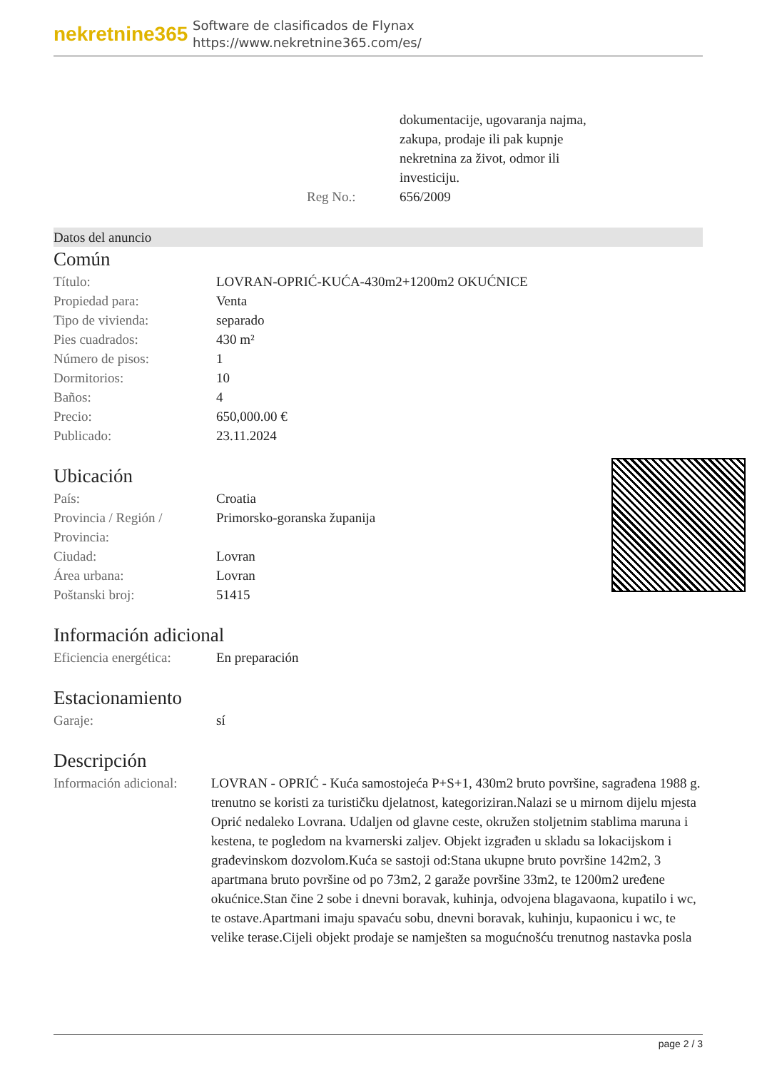nekretnine365
Software de clasificados de Flynax
https://www.nekretnine365.com/es/
| | dokumentacije, ugovaranja najma, zakupa, prodaje ili pak kupnje nekretnina za život, odmor ili investiciju. |
| Reg No.: | 656/2009 |
Datos del anuncio
Común
| Título: | LOVRAN-OPRIĆ-KUĆA-430m2+1200m2 OKUĆNICE |
| Propiedad para: | Venta |
| Tipo de vivienda: | separado |
| Pies cuadrados: | 430 m² |
| Número de pisos: | 1 |
| Dormitorios: | 10 |
| Baños: | 4 |
| Precio: | 650,000.00 € |
| Publicado: | 23.11.2024 |
Ubicación
| País: | Croatia |
| Provincia / Región / Provincia: | Primorsko-goranska županija |
| Ciudad: | Lovran |
| Área urbana: | Lovran |
| Poštanski broj: | 51415 |
Información adicional
| Eficiencia energética: | En preparación |
Estacionamiento
| Garaje: | sí |
Descripción
| Información adicional: | LOVRAN - OPRIĆ - Kuća samostojeća P+S+1, 430m2 bruto površine, sagrađena 1988 g. trenutno se koristi za turističku djelatnost, kategoriziran.Nalazi se u mirnom dijelu mjesta Oprić nedaleko Lovrana. Udaljen od glavne ceste, okružen stoljetnim stablima maruna i kestena, te pogledom na kvarnerski zaljev. Objekt izgrađen u skladu sa lokacijskom i građevinskom dozvolom.Kuća se sastoji od:Stana ukupne bruto površine 142m2, 3 apartmana bruto površine od po 73m2, 2 garaže površine 33m2, te 1200m2 uređene okućnice.Stan čine 2 sobe i dnevni boravak, kuhinja, odvojena blagavaona, kupatilo i wc, te ostave.Apartmani imaju spavaću sobu, dnevni boravak, kuhinju, kupaonicu i wc, te velike terase.Cijeli objekt prodaje se namješten sa mogućnošću trenutnog nastavka posla |
page 2 / 3